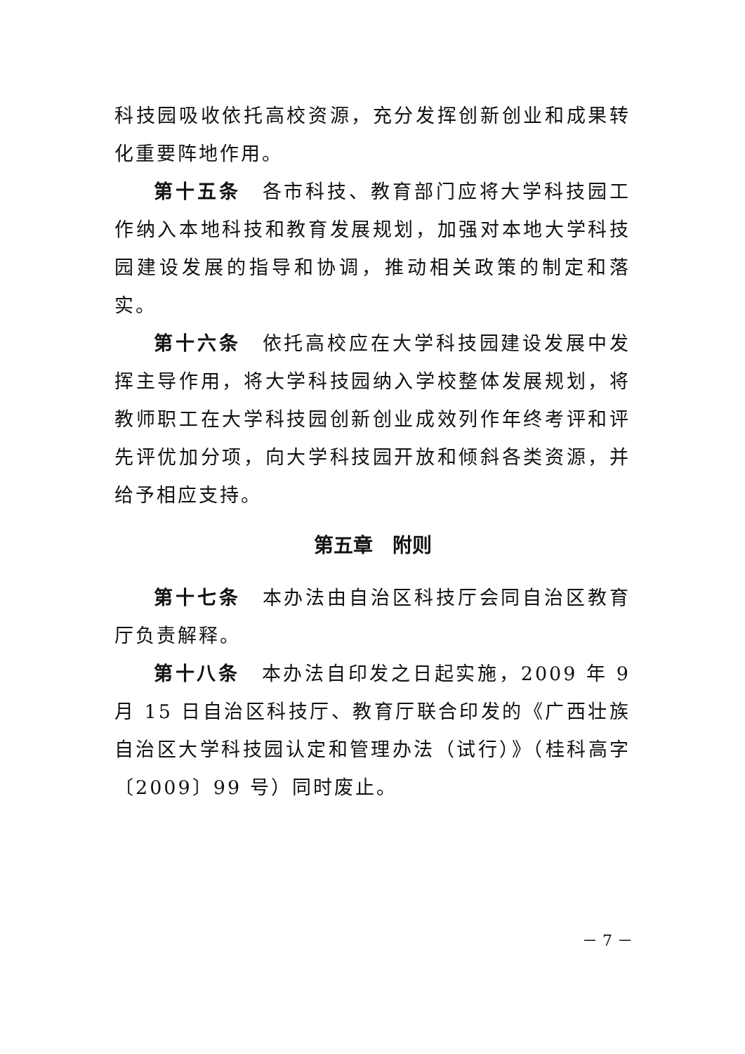科技园吸收依托高校资源，充分发挥创新创业和成果转化重要阵地作用。
第十五条　各市科技、教育部门应将大学科技园工作纳入本地科技和教育发展规划，加强对本地大学科技园建设发展的指导和协调，推动相关政策的制定和落实。
第十六条　依托高校应在大学科技园建设发展中发挥主导作用，将大学科技园纳入学校整体发展规划，将教师职工在大学科技园创新创业成效列作年终考评和评先评优加分项，向大学科技园开放和倾斜各类资源，并给予相应支持。
第五章　附则
第十七条　本办法由自治区科技厅会同自治区教育厅负责解释。
第十八条　本办法自印发之日起实施，2009 年 9 月 15 日自治区科技厅、教育厅联合印发的《广西壮族自治区大学科技园认定和管理办法（试行）》（桂科高字〔2009〕99 号）同时废止。
－ 7 －